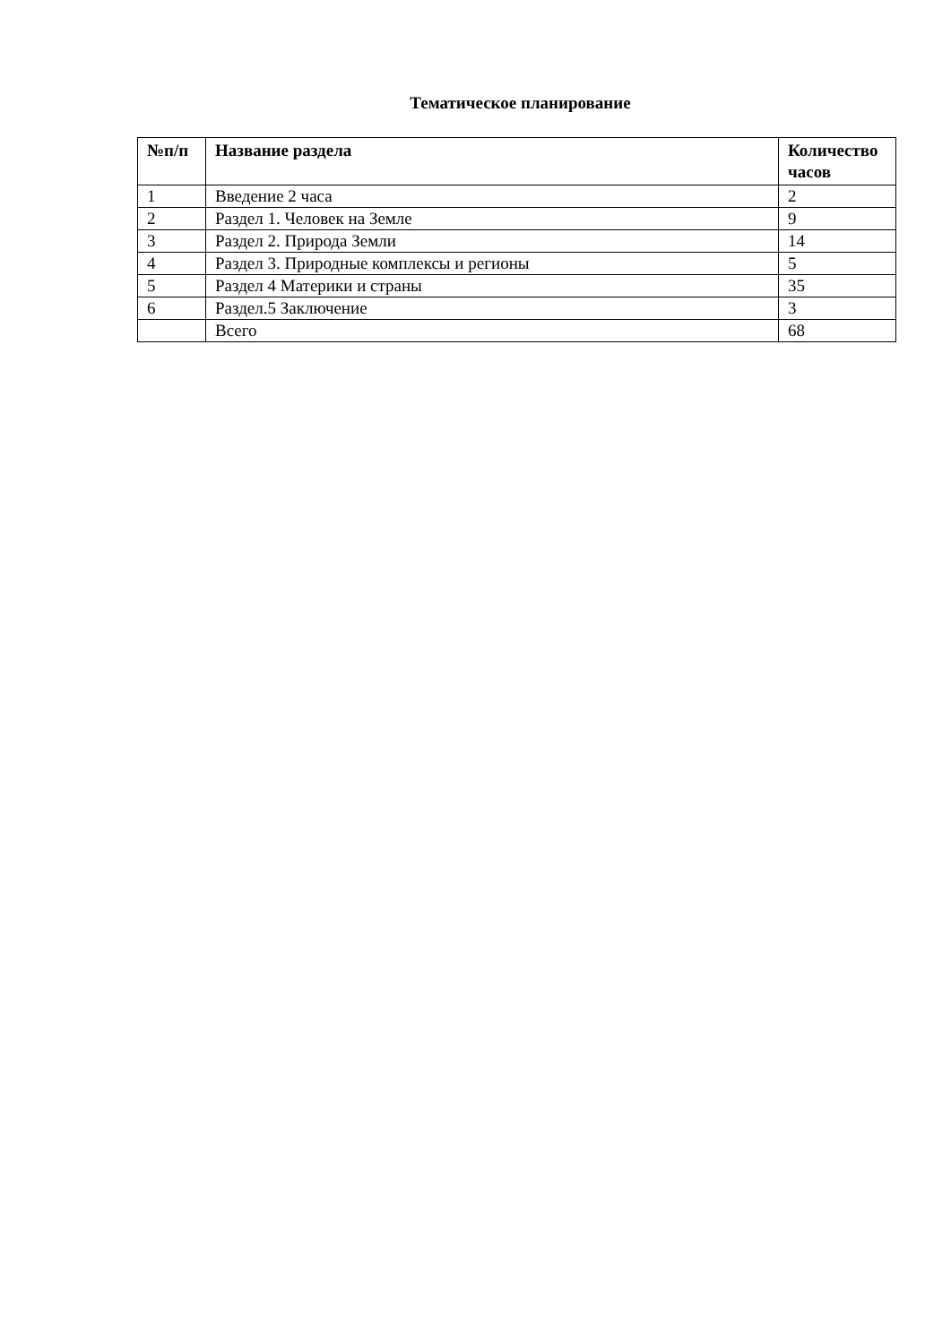Тематическое планирование
| №п/п | Название раздела | Количество часов |
| --- | --- | --- |
| 1 | Введение 2 часа | 2 |
| 2 | Раздел 1. Человек на Земле | 9 |
| 3 | Раздел 2. Природа Земли | 14 |
| 4 | Раздел 3. Природные комплексы и регионы | 5 |
| 5 | Раздел 4 Материки и страны | 35 |
| 6 | Раздел.5 Заключение | 3 |
| | Всего | 68 |